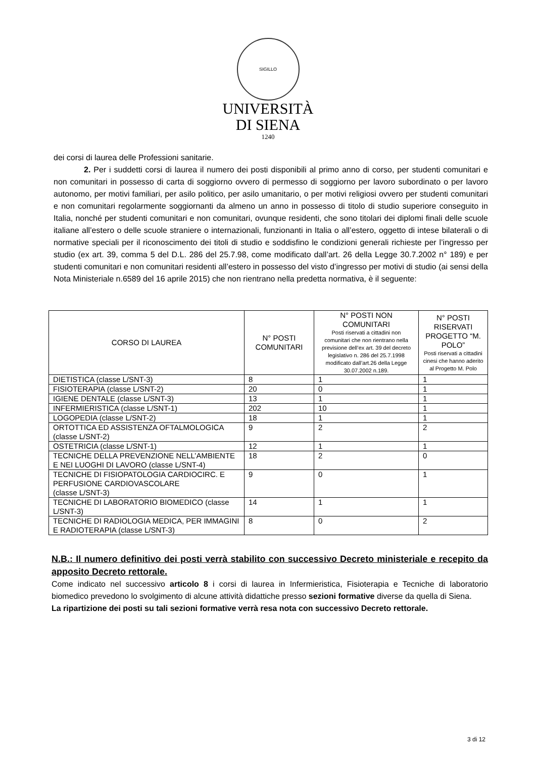SIGILLO
UNIVERSITÀ
DI SIENA
1240
dei corsi di laurea delle Professioni sanitarie.
2. Per i suddetti corsi di laurea il numero dei posti disponibili al primo anno di corso, per studenti comunitari e non comunitari in possesso di carta di soggiorno ovvero di permesso di soggiorno per lavoro subordinato o per lavoro autonomo, per motivi familiari, per asilo politico, per asilo umanitario, o per motivi religiosi ovvero per studenti comunitari e non comunitari regolarmente soggiornanti da almeno un anno in possesso di titolo di studio superiore conseguito in Italia, nonché per studenti comunitari e non comunitari, ovunque residenti, che sono titolari dei diplomi finali delle scuole italiane all’estero o delle scuole straniere o internazionali, funzionanti in Italia o all’estero, oggetto di intese bilaterali o di normative speciali per il riconoscimento dei titoli di studio e soddisfino le condizioni generali richieste per l’ingresso per studio (ex art. 39, comma 5 del D.L. 286 del 25.7.98, come modificato dall’art. 26 della Legge 30.7.2002 n° 189) e per studenti comunitari e non comunitari residenti all’estero in possesso del visto d’ingresso per motivi di studio (ai sensi della Nota Ministeriale n.6589 del 16 aprile 2015) che non rientrano nella predetta normativa, è il seguente:
| CORSO DI LAUREA | N° POSTI COMUNITARI | N° POSTI NON COMUNITARI Posti riservati a cittadini non comunitari che non rientrano nella previsione dell’ex art. 39 del decreto legislativo n. 286 del 25.7.1998 modificato dall’art.26 della Legge 30.07.2002 n.189. | N° POSTI RISERVATI PROGETTO “M. POLO” Posti riservati a cittadini cinesi che hanno aderito al Progetto M. Polo |
| --- | --- | --- | --- |
| DIETISTICA (classe L/SNT-3) | 8 | 1 | 1 |
| FISIOTERAPIA (classe L/SNT-2) | 20 | 0 | 1 |
| IGIENE DENTALE (classe L/SNT-3) | 13 | 1 | 1 |
| INFERMIERISTICA (classe L/SNT-1) | 202 | 10 | 1 |
| LOGOPEDIA (classe L/SNT-2) | 18 | 1 | 1 |
| ORTOTTICA ED ASSISTENZA OFTALMOLOGICA (classe L/SNT-2) | 9 | 2 | 2 |
| OSTETRICIA (classe L/SNT-1) | 12 | 1 | 1 |
| TECNICHE DELLA PREVENZIONE NELL’AMBIENTE E NEI LUOGHI DI LAVORO (classe L/SNT-4) | 18 | 2 | 0 |
| TECNICHE DI FISIOPATOLOGIA CARDIOCIRC. E PERFUSIONE CARDIOVASCOLARE (classe L/SNT-3) | 9 | 0 | 1 |
| TECNICHE DI LABORATORIO BIOMEDICO (classe L/SNT-3) | 14 | 1 | 1 |
| TECNICHE DI RADIOLOGIA MEDICA, PER IMMAGINI E RADIOTERAPIA (classe L/SNT-3) | 8 | 0 | 2 |
N.B.: Il numero definitivo dei posti verrà stabilito con successivo Decreto ministeriale e recepito da apposito Decreto rettorale.
Come indicato nel successivo articolo 8 i corsi di laurea in Infermieristica, Fisioterapia e Tecniche di laboratorio biomedico prevedono lo svolgimento di alcune attività didattiche presso sezioni formative diverse da quella di Siena.
La ripartizione dei posti su tali sezioni formative verrà resa nota con successivo Decreto rettorale.
3 di 12